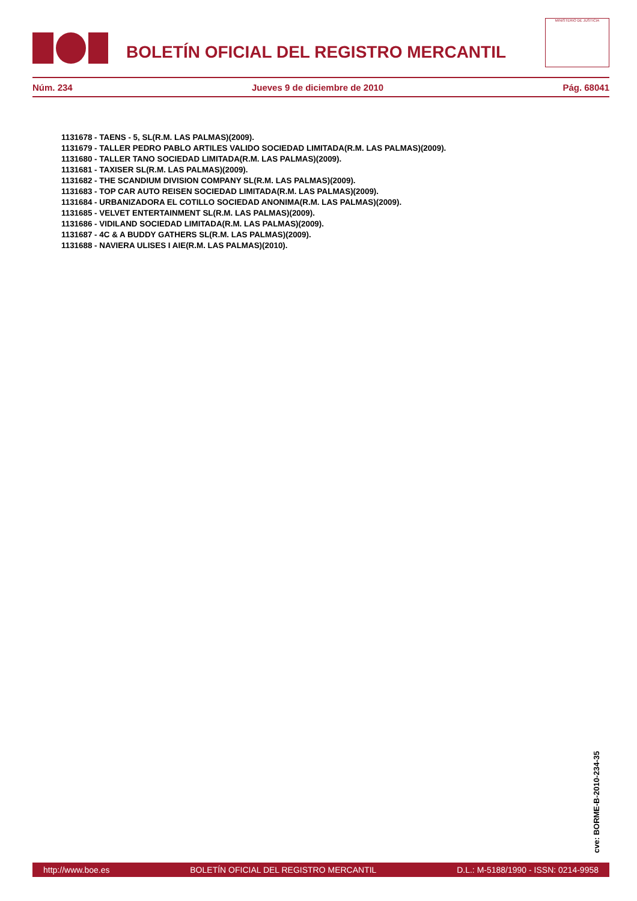BOLETÍN OFICIAL DEL REGISTRO MERCANTIL
MINISTERIO DE JUSTICIA
Núm. 234 Jueves 9 de diciembre de 2010 Pág. 68041
1131678 - TAENS - 5, SL(R.M. LAS PALMAS)(2009).
1131679 - TALLER PEDRO PABLO ARTILES VALIDO SOCIEDAD LIMITADA(R.M. LAS PALMAS)(2009).
1131680 - TALLER TANO SOCIEDAD LIMITADA(R.M. LAS PALMAS)(2009).
1131681 - TAXISER SL(R.M. LAS PALMAS)(2009).
1131682 - THE SCANDIUM DIVISION COMPANY SL(R.M. LAS PALMAS)(2009).
1131683 - TOP CAR AUTO REISEN SOCIEDAD LIMITADA(R.M. LAS PALMAS)(2009).
1131684 - URBANIZADORA EL COTILLO SOCIEDAD ANONIMA(R.M. LAS PALMAS)(2009).
1131685 - VELVET ENTERTAINMENT SL(R.M. LAS PALMAS)(2009).
1131686 - VIDILAND SOCIEDAD LIMITADA(R.M. LAS PALMAS)(2009).
1131687 - 4C & A BUDDY GATHERS SL(R.M. LAS PALMAS)(2009).
1131688 - NAVIERA ULISES I AIE(R.M. LAS PALMAS)(2010).
cve: BORME-B-2010-234-35
http://www.boe.es BOLETÍN OFICIAL DEL REGISTRO MERCANTIL D.L.: M-5188/1990 - ISSN: 0214-9958